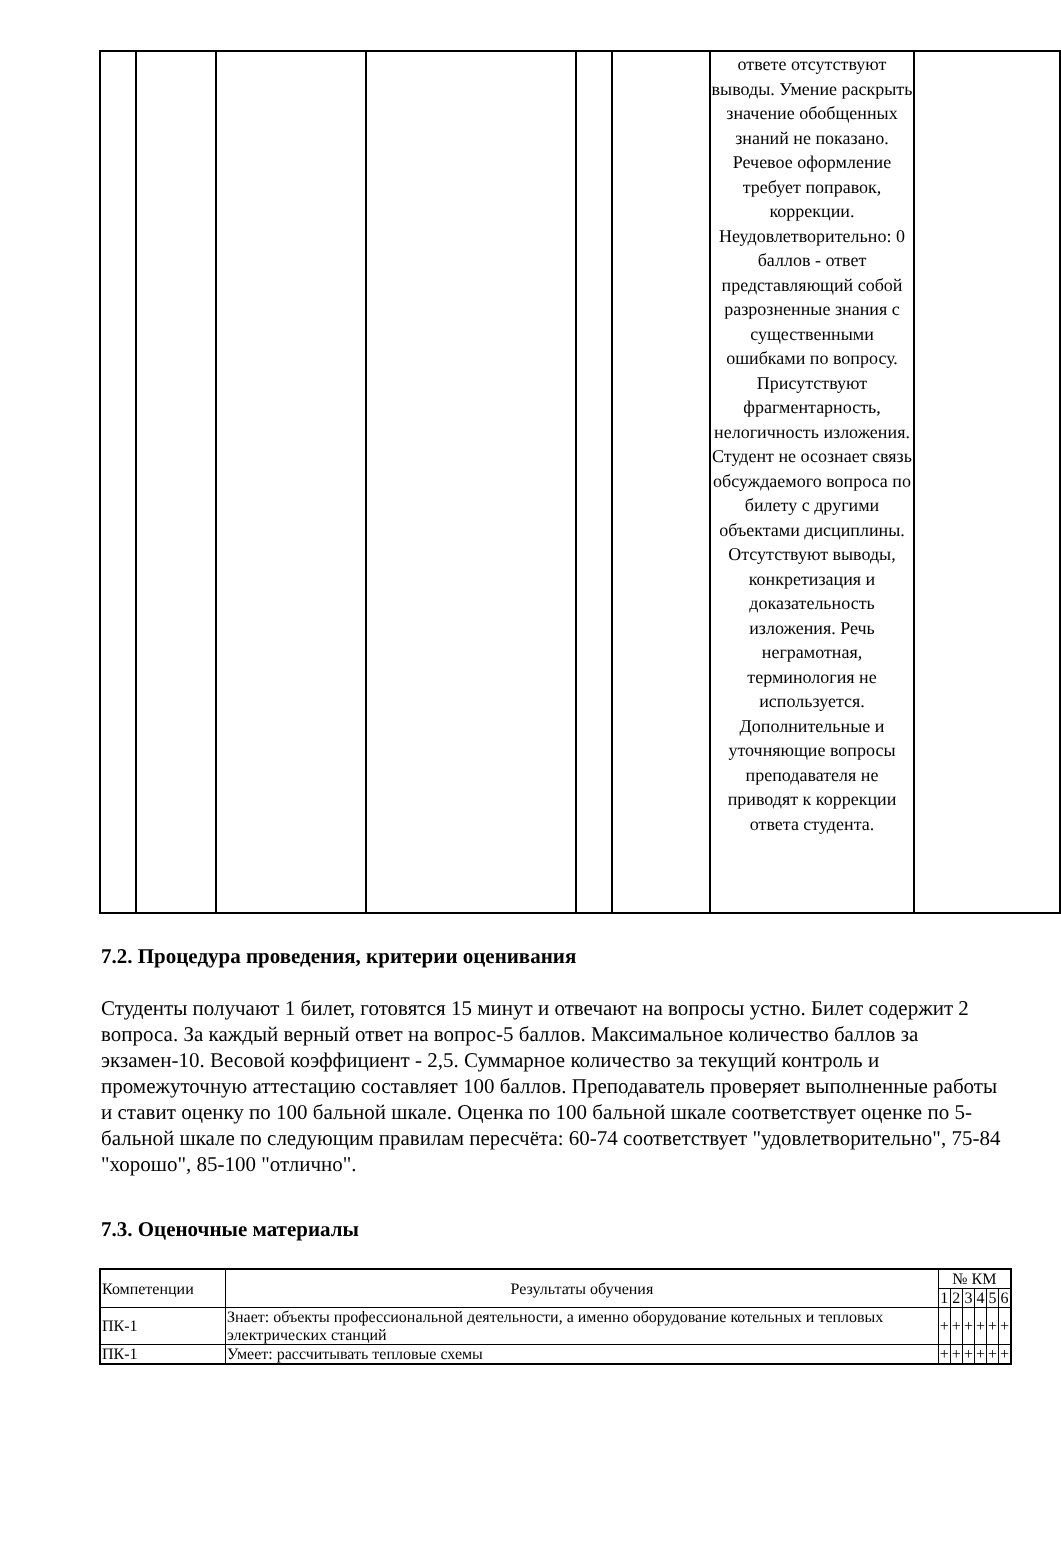| | | | | | | ответе отсутствуют выводы. Умение раскрыть значение обобщенных знаний не показано. Речевое оформление требует поправок, коррекции. Неудовлетворительно: 0 баллов - ответ представляющий собой разрозненные знания с существенными ошибками по вопросу. Присутствуют фрагментарность, нелогичность изложения. Студент не осознает связь обсуждаемого вопроса по билету с другими объектами дисциплины. Отсутствуют выводы, конкретизация и доказательность изложения. Речь неграмотная, терминология не используется. Дополнительные и уточняющие вопросы преподавателя не приводят к коррекции ответа студента. | |
7.2. Процедура проведения, критерии оценивания
Студенты получают 1 билет, готовятся 15 минут и отвечают на вопросы устно. Билет содержит 2 вопроса. За каждый верный ответ на вопрос-5 баллов. Максимальное количество баллов за экзамен-10. Весовой коэффициент - 2,5. Суммарное количество за текущий контроль и промежуточную аттестацию составляет 100 баллов. Преподаватель проверяет выполненные работы и ставит оценку по 100 бальной шкале. Оценка по 100 бальной шкале соответствует оценке по 5-бальной шкале по следующим правилам пересчёта: 60-74 соответствует "удовлетворительно", 75-84 "хорошо", 85-100 "отлично".
7.3. Оценочные материалы
| Компетенции | Результаты обучения | № КМ | | | | | |
| --- | --- | --- | --- | --- | --- | --- | --- |
| | | 1 | 2 | 3 | 4 | 5 | 6 |
| ПК-1 | Знает: объекты профессиональной деятельности, а именно оборудование котельных и тепловых электрических станций | + | + | + | + | + | + |
| ПК-1 | Умеет: рассчитывать тепловые схемы | + | + | + | + | + | + |